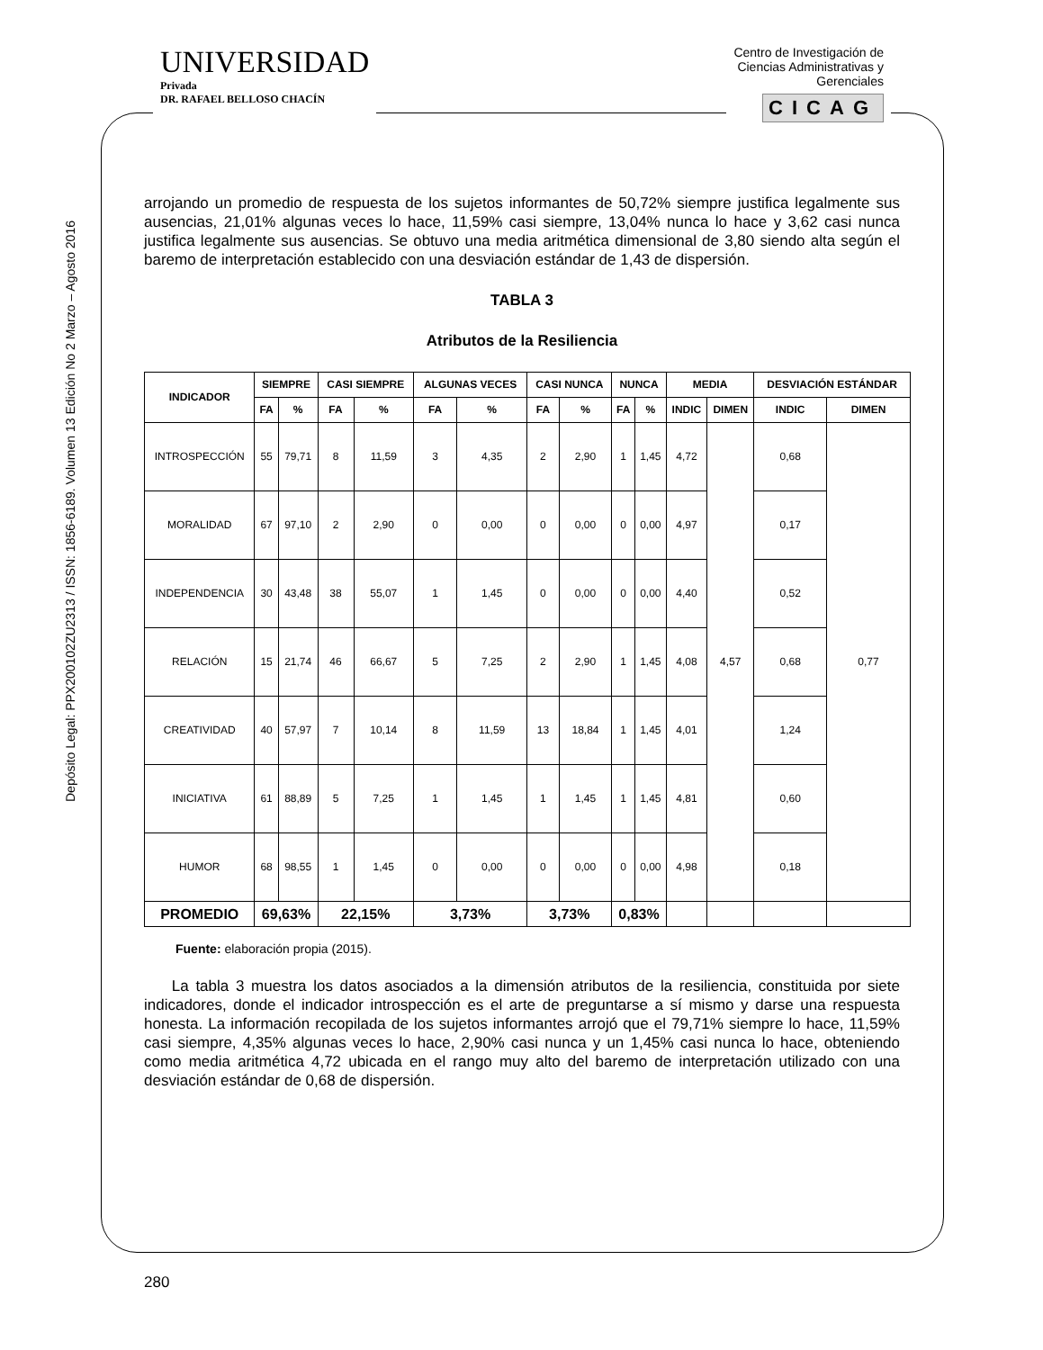UNIVERSIDAD
Privada
DR. RAFAEL BELLOSO CHACÍN
Centro de Investigación de
Ciencias Administrativas y
Gerenciales
CICAG
Depósito Legal: PPX200102ZU2313 / ISSN: 1856-6189. Volumen 13 Edición No 2 Marzo – Agosto 2016
arrojando un promedio de respuesta de los sujetos informantes de 50,72% siempre justifica legalmente sus ausencias, 21,01% algunas veces lo hace, 11,59% casi siempre, 13,04% nunca lo hace y 3,62 casi nunca justifica legalmente sus ausencias. Se obtuvo una media aritmética dimensional de 3,80 siendo alta según el baremo de interpretación establecido con una desviación estándar de 1,43 de dispersión.
TABLA 3
Atributos de la Resiliencia
| INDICADOR | SIEMPRE | | CASI SIEMPRE | | ALGUNAS VECES | | CASI NUNCA | | NUNCA | | MEDIA | | DESVIACIÓN ESTÁNDAR | |
| --- | --- | --- | --- | --- | --- | --- | --- | --- | --- | --- | --- | --- | --- | --- |
| | FA | % | FA | % | FA | % | FA | % | FA | % | INDIC | DIMEN | INDIC | DIMEN |
| INTROSPECCIÓN | 55 | 79,71 | 8 | 11,59 | 3 | 4,35 | 2 | 2,90 | 1 | 1,45 | 4,72 | 4,57 | 0,68 | 0,77 |
| MORALIDAD | 67 | 97,10 | 2 | 2,90 | 0 | 0,00 | 0 | 0,00 | 0 | 0,00 | 4,97 | | 0,17 | |
| INDEPENDENCIA | 30 | 43,48 | 38 | 55,07 | 1 | 1,45 | 0 | 0,00 | 0 | 0,00 | 4,40 | | 0,52 | |
| RELACIÓN | 15 | 21,74 | 46 | 66,67 | 5 | 7,25 | 2 | 2,90 | 1 | 1,45 | 4,08 | | 0,68 | |
| CREATIVIDAD | 40 | 57,97 | 7 | 10,14 | 8 | 11,59 | 13 | 18,84 | 1 | 1,45 | 4,01 | | 1,24 | |
| INICIATIVA | 61 | 88,89 | 5 | 7,25 | 1 | 1,45 | 1 | 1,45 | 1 | 1,45 | 4,81 | | 0,60 | |
| HUMOR | 68 | 98,55 | 1 | 1,45 | 0 | 0,00 | 0 | 0,00 | 0 | 0,00 | 4,98 | | 0,18 | |
| PROMEDIO | 69,63% | | 22,15% | | 3,73% | | 3,73% | | 0,83% | | | | | |
Fuente: elaboración propia (2015).
La tabla 3 muestra los datos asociados a la dimensión atributos de la resiliencia, constituida por siete indicadores, donde el indicador introspección es el arte de preguntarse a sí mismo y darse una respuesta honesta. La información recopilada de los sujetos informantes arrojó que el 79,71% siempre lo hace, 11,59% casi siempre, 4,35% algunas veces lo hace, 2,90% casi nunca y un 1,45% casi nunca lo hace, obteniendo como media aritmética 4,72 ubicada en el rango muy alto del baremo de interpretación utilizado con una desviación estándar de 0,68 de dispersión.
280